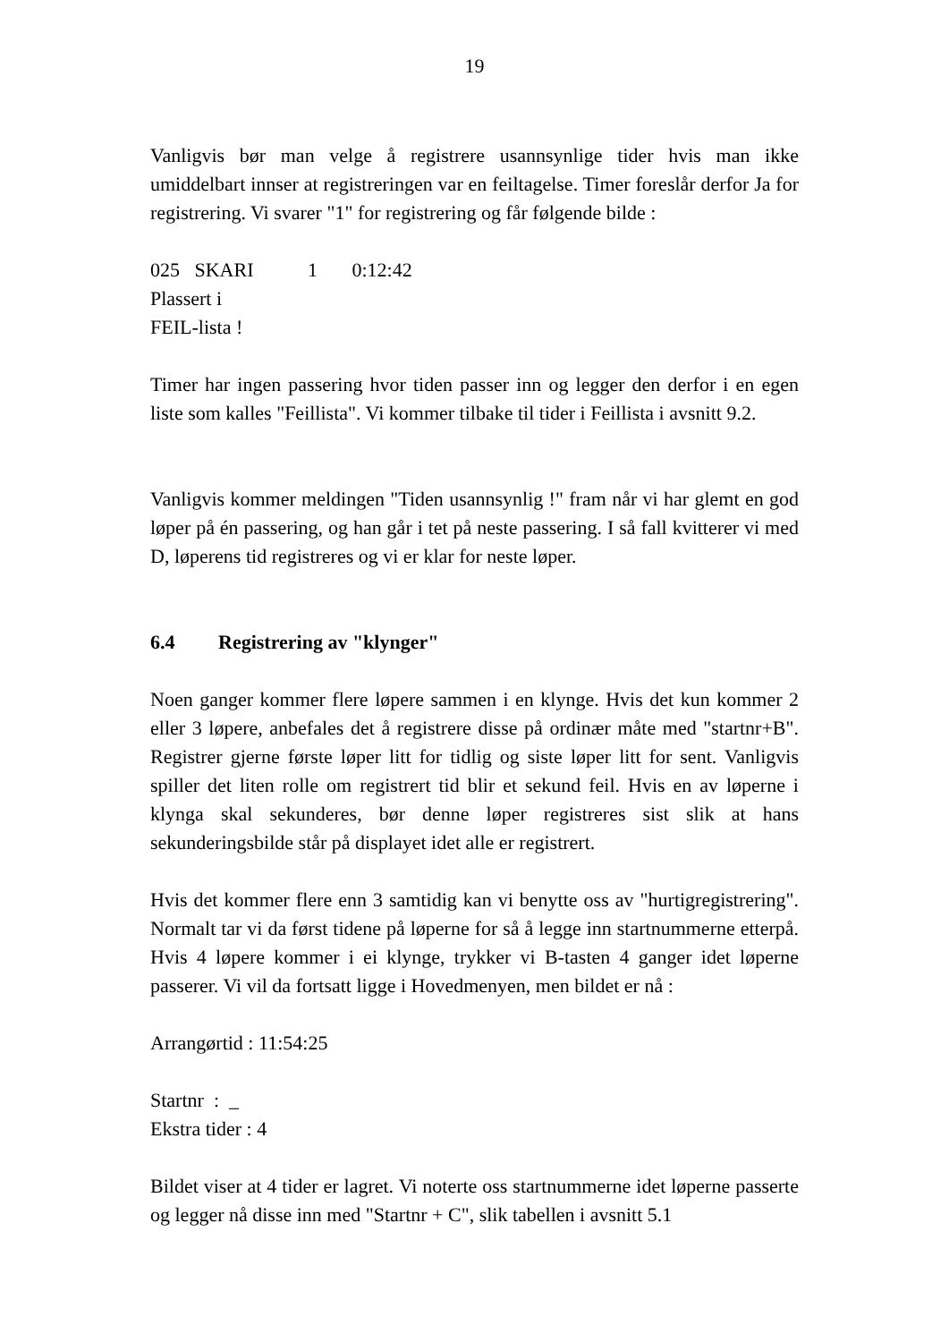19
Vanligvis bør man velge å registrere usannsynlige tider hvis man ikke umiddelbart innser at registreringen var en feiltagelse. Timer foreslår derfor Ja for registrering. Vi svarer "1" for registrering og får følgende bilde :
025 SKARI 1 0:12:42
Plassert i
FEIL-lista !
Timer har ingen passering hvor tiden passer inn og legger den derfor i en egen liste som kalles "Feillista". Vi kommer tilbake til tider i Feillista i avsnitt 9.2.
Vanligvis kommer meldingen "Tiden usannsynlig !" fram når vi har glemt en god løper på én passering, og han går i tet på neste passering. I så fall kvitterer vi med D, løperens tid registreres og vi er klar for neste løper.
6.4 Registrering av "klynger"
Noen ganger kommer flere løpere sammen i en klynge. Hvis det kun kommer 2 eller 3 løpere, anbefales det å registrere disse på ordinær måte med "startnr+B". Registrer gjerne første løper litt for tidlig og siste løper litt for sent. Vanligvis spiller det liten rolle om registrert tid blir et sekund feil. Hvis en av løperne i klynga skal sekunderes, bør denne løper registreres sist slik at hans sekunderingsbilde står på displayet idet alle er registrert.
Hvis det kommer flere enn 3 samtidig kan vi benytte oss av "hurtigregistrering". Normalt tar vi da først tidene på løperne for så å legge inn startnummerne etterpå. Hvis 4 løpere kommer i ei klynge, trykker vi B-tasten 4 ganger idet løperne passerer. Vi vil da fortsatt ligge i Hovedmenyen, men bildet er nå :
Arrangørtid : 11:54:25
Startnr : _
Ekstra tider : 4
Bildet viser at 4 tider er lagret. Vi noterte oss startnummerne idet løperne passerte og legger nå disse inn med "Startnr + C", slik tabellen i avsnitt 5.1